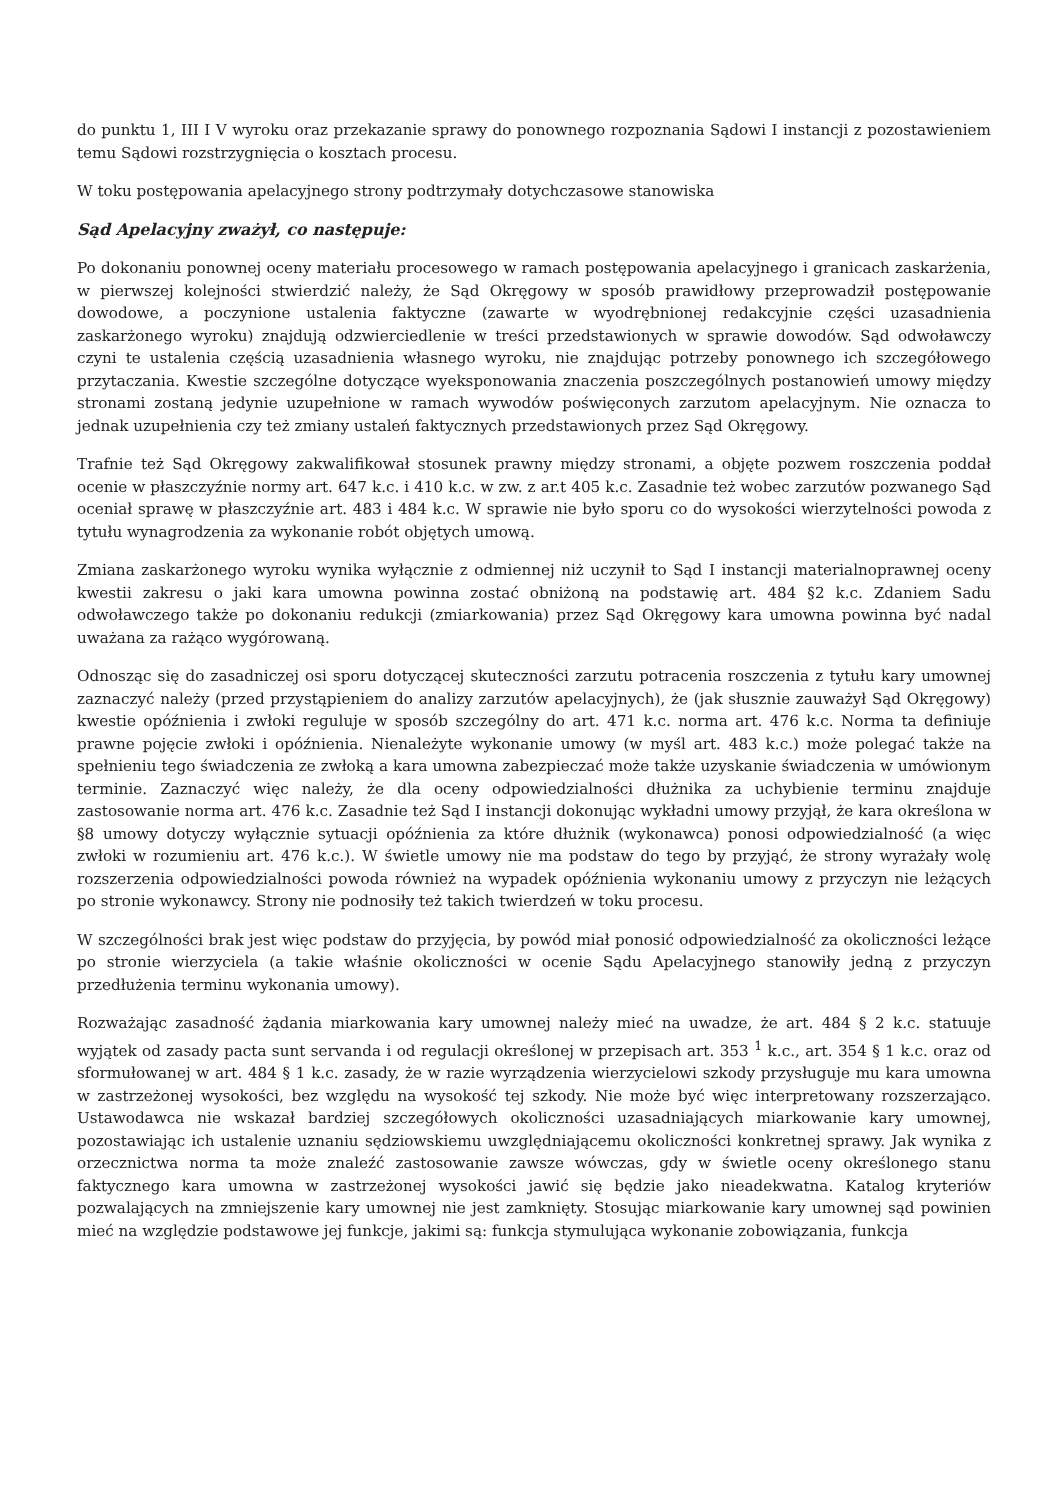do punktu 1, III I V wyroku oraz przekazanie sprawy do ponownego rozpoznania Sądowi I instancji z pozostawieniem temu Sądowi rozstrzygnięcia o kosztach procesu.
W toku postępowania apelacyjnego strony podtrzymały dotychczasowe stanowiska
Sąd Apelacyjny zważył, co następuje:
Po dokonaniu ponownej oceny materiału procesowego w ramach postępowania apelacyjnego i granicach zaskarżenia, w pierwszej kolejności stwierdzić należy, że Sąd Okręgowy w sposób prawidłowy przeprowadził postępowanie dowodowe, a poczynione ustalenia faktyczne (zawarte w wyodrębnionej redakcyjnie części uzasadnienia zaskarżonego wyroku) znajdują odzwierciedlenie w treści przedstawionych w sprawie dowodów. Sąd odwoławczy czyni te ustalenia częścią uzasadnienia własnego wyroku, nie znajdując potrzeby ponownego ich szczegółowego przytaczania. Kwestie szczególne dotyczące wyeksponowania znaczenia poszczególnych postanowień umowy między stronami zostaną jedynie uzupełnione w ramach wywodów poświęconych zarzutom apelacyjnym. Nie oznacza to jednak uzupełnienia czy też zmiany ustaleń faktycznych przedstawionych przez Sąd Okręgowy.
Trafnie też Sąd Okręgowy zakwalifikował stosunek prawny między stronami, a objęte pozwem roszczenia poddał ocenie w płaszczyźnie normy art. 647 k.c. i 410 k.c. w zw. z ar.t 405 k.c. Zasadnie też wobec zarzutów pozwanego Sąd oceniał sprawę w płaszczyźnie art. 483 i 484 k.c. W sprawie nie było sporu co do wysokości wierzytelności powoda z tytułu wynagrodzenia za wykonanie robót objętych umową.
Zmiana zaskarżonego wyroku wynika wyłącznie z odmiennej niż uczynił to Sąd I instancji materialnoprawnej oceny kwestii zakresu o jaki kara umowna powinna zostać obniżoną na podstawię art. 484 §2 k.c. Zdaniem Sadu odwoławczego także po dokonaniu redukcji (zmiarkowania) przez Sąd Okręgowy kara umowna powinna być nadal uważana za rażąco wygórowaną.
Odnosząc się do zasadniczej osi sporu dotyczącej skuteczności zarzutu potracenia roszczenia z tytułu kary umownej zaznaczyć należy (przed przystąpieniem do analizy zarzutów apelacyjnych), że (jak słusznie zauważył Sąd Okręgowy) kwestie opóźnienia i zwłoki reguluje w sposób szczególny do art. 471 k.c. norma art. 476 k.c. Norma ta definiuje prawne pojęcie zwłoki i opóźnienia. Nienależyte wykonanie umowy (w myśl art. 483 k.c.) może polegać także na spełnieniu tego świadczenia ze zwłoką a kara umowna zabezpieczać może także uzyskanie świadczenia w umówionym terminie. Zaznaczyć więc należy, że dla oceny odpowiedzialności dłużnika za uchybienie terminu znajduje zastosowanie norma art. 476 k.c. Zasadnie też Sąd I instancji dokonując wykładni umowy przyjął, że kara określona w §8 umowy dotyczy wyłącznie sytuacji opóźnienia za które dłużnik (wykonawca) ponosi odpowiedzialność (a więc zwłoki w rozumieniu art. 476 k.c.). W świetle umowy nie ma podstaw do tego by przyjąć, że strony wyrażały wolę rozszerzenia odpowiedzialności powoda również na wypadek opóźnienia wykonaniu umowy z przyczyn nie leżących po stronie wykonawcy. Strony nie podnosiły też takich twierdzeń w toku procesu.
W szczególności brak jest więc podstaw do przyjęcia, by powód miał ponosić odpowiedzialność za okoliczności leżące po stronie wierzyciela (a takie właśnie okoliczności w ocenie Sądu Apelacyjnego stanowiły jedną z przyczyn przedłużenia terminu wykonania umowy).
Rozważając zasadność żądania miarkowania kary umownej należy mieć na uwadze, że art. 484 § 2 k.c. statuuje wyjątek od zasady pacta sunt servanda i od regulacji określonej w przepisach art. 353 <sup>1</sup> k.c., art. 354 § 1 k.c. oraz od sformułowanej w art. 484 § 1 k.c. zasady, że w razie wyrządzenia wierzycielowi szkody przysługuje mu kara umowna w zastrzeżonej wysokości, bez względu na wysokość tej szkody. Nie może być więc interpretowany rozszerzająco. Ustawodawca nie wskazał bardziej szczegółowych okoliczności uzasadniających miarkowanie kary umownej, pozostawiając ich ustalenie uznaniu sędziowskiemu uwzględniającemu okoliczności konkretnej sprawy. Jak wynika z orzecznictwa norma ta może znaleźć zastosowanie zawsze wówczas, gdy w świetle oceny określonego stanu faktycznego kara umowna w zastrzeżonej wysokości jawić się będzie jako nieadekwatna. Katalog kryteriów pozwalających na zmniejszenie kary umownej nie jest zamknięty. Stosując miarkowanie kary umownej sąd powinien mieć na względzie podstawowe jej funkcje, jakimi są: funkcja stymulująca wykonanie zobowiązania, funkcja